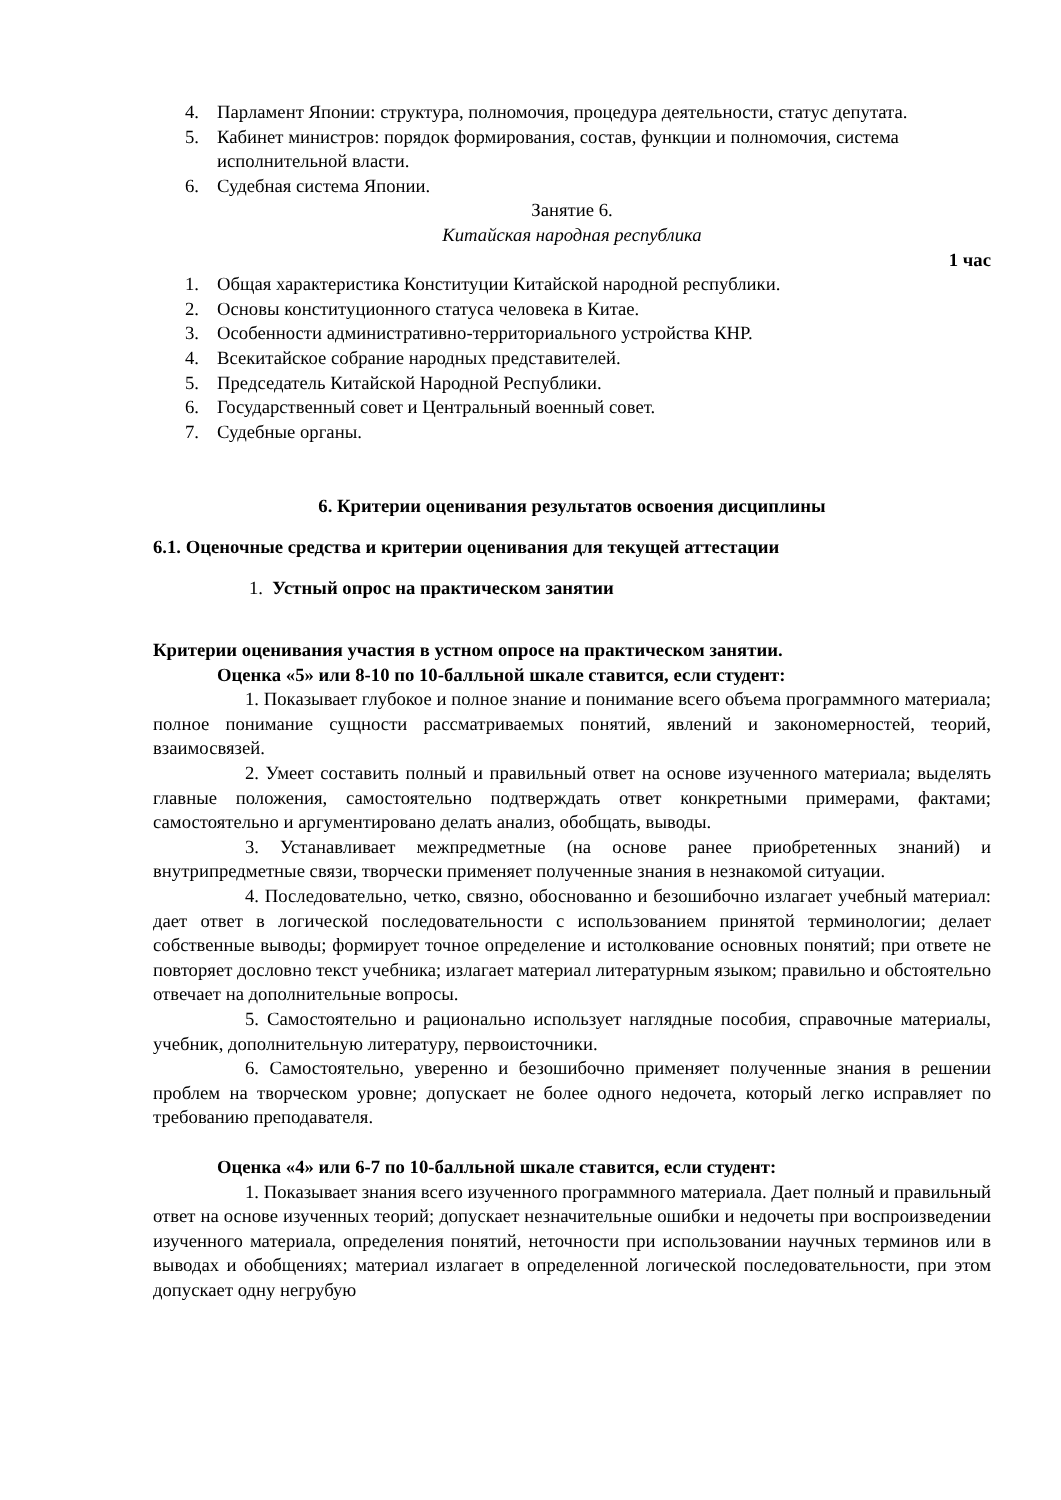4. Парламент Японии: структура, полномочия, процедура деятельности, статус депутата.
5. Кабинет министров: порядок формирования, состав, функции и полномочия, система исполнительной власти.
6. Судебная система Японии.
Занятие 6.
Китайская народная республика
1 час
1. Общая характеристика Конституции Китайской народной республики.
2. Основы конституционного статуса человека в Китае.
3. Особенности административно-территориального устройства КНР.
4. Всекитайское собрание народных представителей.
5. Председатель Китайской Народной Республики.
6. Государственный совет и Центральный военный совет.
7. Судебные органы.
6. Критерии оценивания результатов освоения дисциплины
6.1. Оценочные средства и критерии оценивания для текущей аттестации
1. Устный опрос на практическом занятии
Критерии оценивания участия в устном опросе на практическом занятии.
Оценка «5» или 8-10 по 10-балльной шкале ставится, если студент:
1. Показывает глубокое и полное знание и понимание всего объема программного материала; полное понимание сущности рассматриваемых понятий, явлений и закономерностей, теорий, взаимосвязей.
2. Умеет составить полный и правильный ответ на основе изученного материала; выделять главные положения, самостоятельно подтверждать ответ конкретными примерами, фактами; самостоятельно и аргументировано делать анализ, обобщать, выводы.
3. Устанавливает межпредметные (на основе ранее приобретенных знаний) и внутрипредметные связи, творчески применяет полученные знания в незнакомой ситуации.
4. Последовательно, четко, связно, обоснованно и безошибочно излагает учебный материал: дает ответ в логической последовательности с использованием принятой терминологии; делает собственные выводы; формирует точное определение и истолкование основных понятий; при ответе не повторяет дословно текст учебника; излагает материал литературным языком; правильно и обстоятельно отвечает на дополнительные вопросы.
5. Самостоятельно и рационально использует наглядные пособия, справочные материалы, учебник, дополнительную литературу, первоисточники.
6. Самостоятельно, уверенно и безошибочно применяет полученные знания в решении проблем на творческом уровне; допускает не более одного недочета, который легко исправляет по требованию преподавателя.
Оценка «4» или 6-7 по 10-балльной шкале ставится, если студент:
1. Показывает знания всего изученного программного материала. Дает полный и правильный ответ на основе изученных теорий; допускает незначительные ошибки и недочеты при воспроизведении изученного материала, определения понятий, неточности при использовании научных терминов или в выводах и обобщениях; материал излагает в определенной логической последовательности, при этом допускает одну негрубую